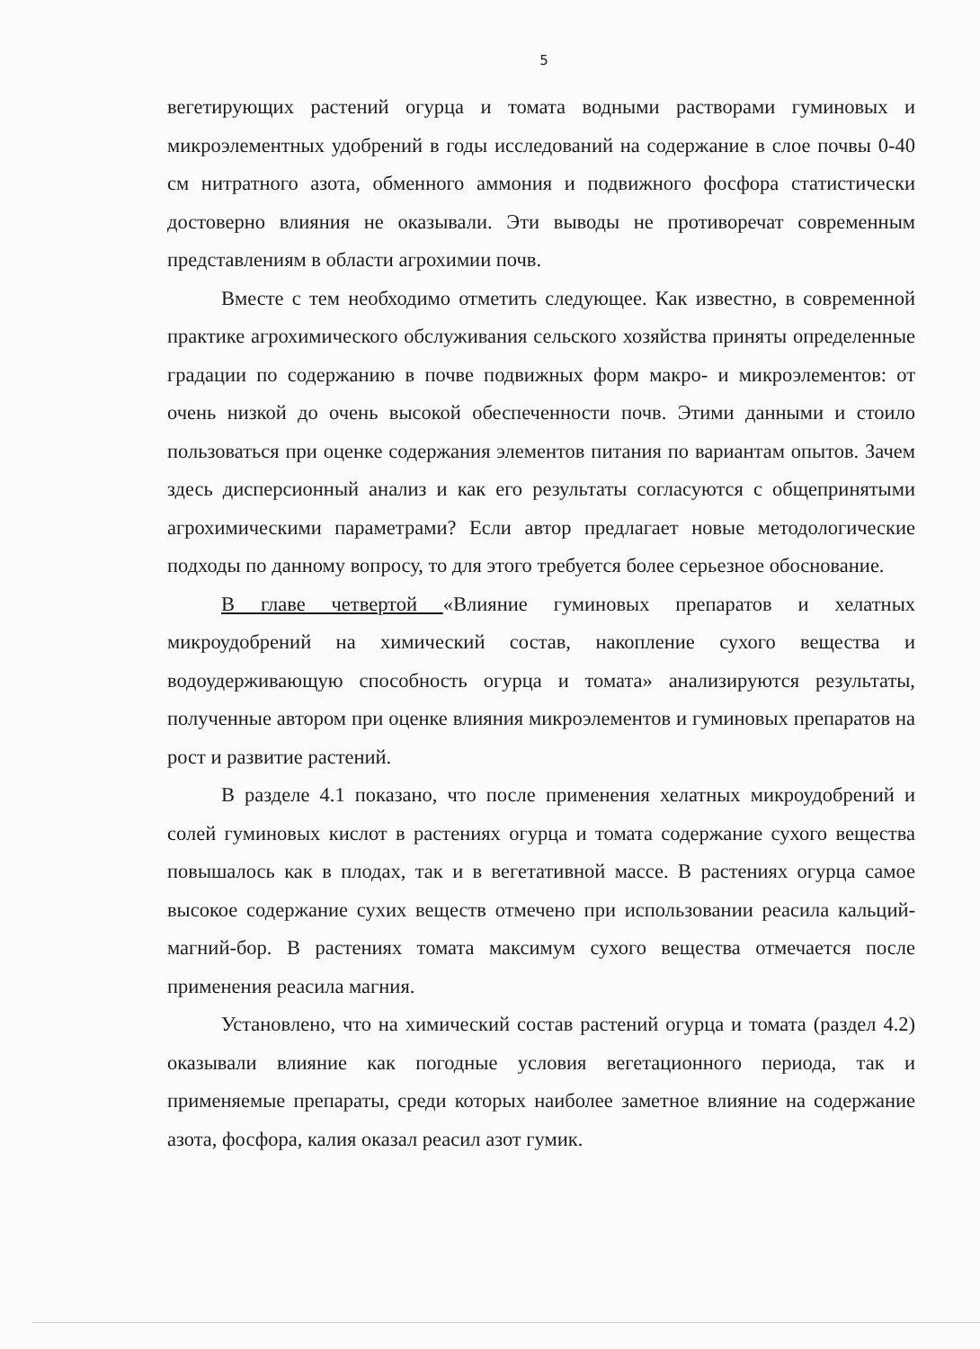5
вегетирующих растений огурца и томата водными растворами гуминовых и микроэлементных удобрений в годы исследований на содержание в слое почвы 0-40 см нитратного азота, обменного аммония и подвижного фосфора статистически достоверно влияния не оказывали. Эти выводы не противоречат современным представлениям в области агрохимии почв.
Вместе с тем необходимо отметить следующее. Как известно, в современной практике агрохимического обслуживания сельского хозяйства приняты определенные градации по содержанию в почве подвижных форм макро- и микроэлементов: от очень низкой до очень высокой обеспеченности почв. Этими данными и стоило пользоваться при оценке содержания элементов питания по вариантам опытов. Зачем здесь дисперсионный анализ и как его результаты согласуются с общепринятыми агрохимическими параметрами? Если автор предлагает новые методологические подходы по данному вопросу, то для этого требуется более серьезное обоснование.
В главе четвертой «Влияние гуминовых препаратов и хелатных микроудобрений на химический состав, накопление сухого вещества и водоудерживающую способность огурца и томата» анализируются результаты, полученные автором при оценке влияния микроэлементов и гуминовых препаратов на рост и развитие растений.
В разделе 4.1 показано, что после применения хелатных микроудобрений и солей гуминовых кислот в растениях огурца и томата содержание сухого вещества повышалось как в плодах, так и в вегетативной массе. В растениях огурца самое высокое содержание сухих веществ отмечено при использовании реасила кальций-магний-бор. В растениях томата максимум сухого вещества отмечается после применения реасила магния.
Установлено, что на химический состав растений огурца и томата (раздел 4.2) оказывали влияние как погодные условия вегетационного периода, так и применяемые препараты, среди которых наиболее заметное влияние на содержание азота, фосфора, калия оказал реасил азот гумик.